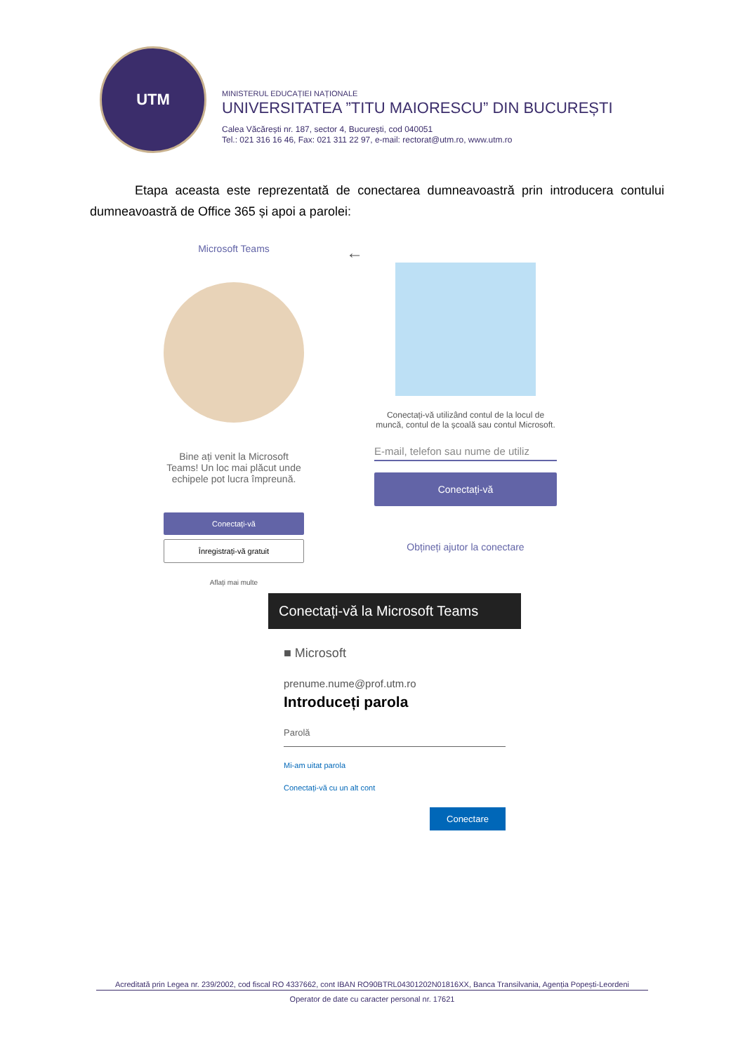UTM
MINISTERUL EDUCAȚIEI NAȚIONALE
UNIVERSITATEA ”TITU MAIORESCU” DIN BUCUREȘTI
Calea Văcărești nr. 187, sector 4, București, cod 040051
Tel.: 021 316 16 46, Fax: 021 311 22 97, e-mail: rectorat@utm.ro, www.utm.ro
Etapa aceasta este reprezentată de conectarea dumneavoastră prin introducera contului dumneavoastră de Office 365 și apoi a parolei:
Microsoft Teams
Bine ați venit la Microsoft Teams! Un loc mai plăcut unde echipele pot lucra împreună.
Conectați-vă
Înregistrați-vă gratuit
Aflați mai multe
←
Conectați-vă utilizând contul de la locul de muncă, contul de la școală sau contul Microsoft.
E-mail, telefon sau nume de utiliz
Conectați-vă
Obțineți ajutor la conectare
Conectați-vă la Microsoft Teams
■ Microsoft
prenume.nume@prof.utm.ro
Introduceți parola
Parolă
Mi-am uitat parola
Conectați-vă cu un alt cont
Conectare
Acreditată prin Legea nr. 239/2002, cod fiscal RO 4337662, cont IBAN RO90BTRL04301202N01816XX, Banca Transilvania, Agenția Popești-Leordeni
Operator de date cu caracter personal nr. 17621